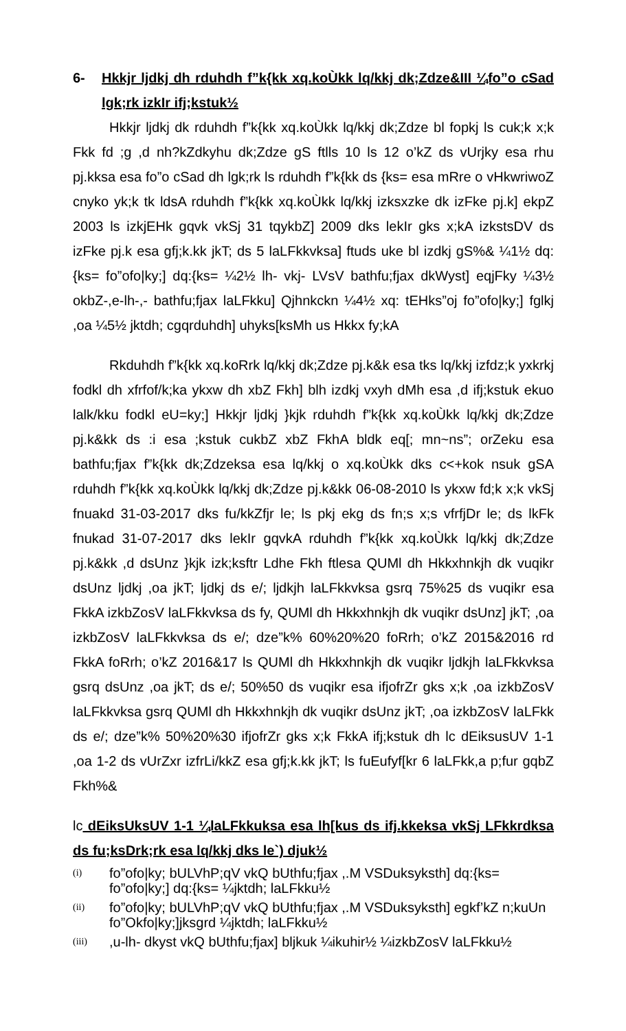6- Hkkjr ljdkj dh rduhdh f”k{kk xq.koÙkk lq/kkj dk;Zdze&III ¼fo”o cSad lgk;rk izkIr ifj;kstuk½
Hkkjr ljdkj dk rduhdh f”k{kk xq.koÙkk lq/kkj dk;Zdze bl fopkj ls cuk;k x;k Fkk fd ;g ,d nh?kZdkyhu dk;Zdze gS ftlls 10 ls 12 o’kZ ds vUrjky esa rhu pj.kksa esa fo”o cSad dh lgk;rk ls rduhdh f”k{kk ds {ks= esa mRre o vHkwriwoZ cnyko yk;k tk ldsA rduhdh f”k{kk xq.koÙkk lq/kkj izksxzke dk izFke pj.k] ekpZ 2003 ls izkjEHk gqvk vkSj 31 tqykbZ] 2009 dks lekIr gks x;kA izkstsDV ds izFke pj.k esa gfj;k.kk jkT; ds 5 laLFkkvksa] ftuds uke bl izdkj gS%& ¼1½ dq:{ks= fo”ofo|ky;] dq:{ks= ¼2½ lh- vkj- LVsV bathfu;fjax dkWyst] eqjFky ¼3½ okbZ-,e-lh-,- bathfu;fjax laLFkku] Qjhnkckn ¼4½ xq: tEHks”oj fo”ofo|ky;] fglkj ,oa ¼5½ jktdh; cgqrduhdh] uhyks[ksMh us Hkkx fy;kA
Rkduhdh f”k{kk xq.koRrk lq/kkj dk;Zdze pj.k&k esa tks lq/kkj izfdz;k yxkrkj fodkl dh xfrfof/k;ka ykxw dh xbZ Fkh] blh izdkj vxyh dMh esa ,d ifj;kstuk ekuo lalk/kku fodkl eU=ky;] Hkkjr ljdkj }kjk rduhdh f”k{kk xq.koÙkk lq/kkj dk;Zdze pj.k&kk ds :i esa ;kstuk cukbZ xbZ FkhA bldk eq[; mn~ns”; orZeku esa bathfu;fjax f”k{kk dk;Zdzeksa esa lq/kkj o xq.koÙkk dks c<+kok nsuk gSA rduhdh f”k{kk xq.koÙkk lq/kkj dk;Zdze pj.k&kk 06-08-2010 ls ykxw fd;k x;k vkSj fnuakd 31-03-2017 dks fu/kkZfjr le; ls pkj ekg ds fn;s x;s vfrfjDr le; ds lkFk fnukad 31-07-2017 dks lekIr gqvkA rduhdh f”k{kk xq.koÙkk lq/kkj dk;Zdze pj.k&kk ,d dsUnz }kjk izk;ksftr Ldhe Fkh ftlesa QUMl dh Hkkxhnkjh dk vuqikr dsUnz ljdkj ,oa jkT; ljdkj ds e/; ljdkjh laLFkkvksa gsrq 75%25 ds vuqikr esa FkkA izkbZosV laLFkkvksa ds fy, QUMl dh Hkkxhnkjh dk vuqikr dsUnz] jkT; ,oa izkbZosV laLFkkvksa ds e/; dze”k% 60%20%20 foRrh; o’kZ 2015&2016 rd FkkA foRrh; o’kZ 2016&17 ls QUMl dh Hkkxhnkjh dk vuqikr ljdkjh laLFkkvksa gsrq dsUnz ,oa jkT; ds e/; 50%50 ds vuqikr esa ifjofrZr gks x;k ,oa izkbZosV laLFkkvksa gsrq QUMl dh Hkkxhnkjh dk vuqikr dsUnz jkT; ,oa izkbZosV laLFkk ds e/; dze”k% 50%20%30 ifjofrZr gks x;k FkkA ifj;kstuk dh lc dEiksusUV 1-1 ,oa 1-2 ds vUrZxr izfrLi/kkZ esa gfj;k.kk jkT; ls fuEufyf[kr 6 laLFkk,a p;fur gqbZ Fkh%&
lc dEiksUksUV 1-1 ¼laLFkkuksa esa lh[kus ds ifj.kkeksa vkSj LFkkrdksa ds fu;ksDrk;rk esa lq/kkj dks le`) djuk½
(i) fo”ofo|ky; bULVhP;qV vkQ bUthfu;fjax ,.M VSDuksyksth] dq:{ks= fo”ofo|ky;] dq:{ks= ¼jktdh; laLFkku½
(ii) fo”ofo|ky; bULVhP;qV vkQ bUthfu;fjax ,.M VSDuksyksth] egkf’kZ n;kuUn fo”Okfo|ky;]jksgrd ¼jktdh; laLFkku½
(iii),u-lh- dkyst vkQ bUthfu;fjax] bljkuk ¼ikuhir½ ¼izkbZosV laLFkku½